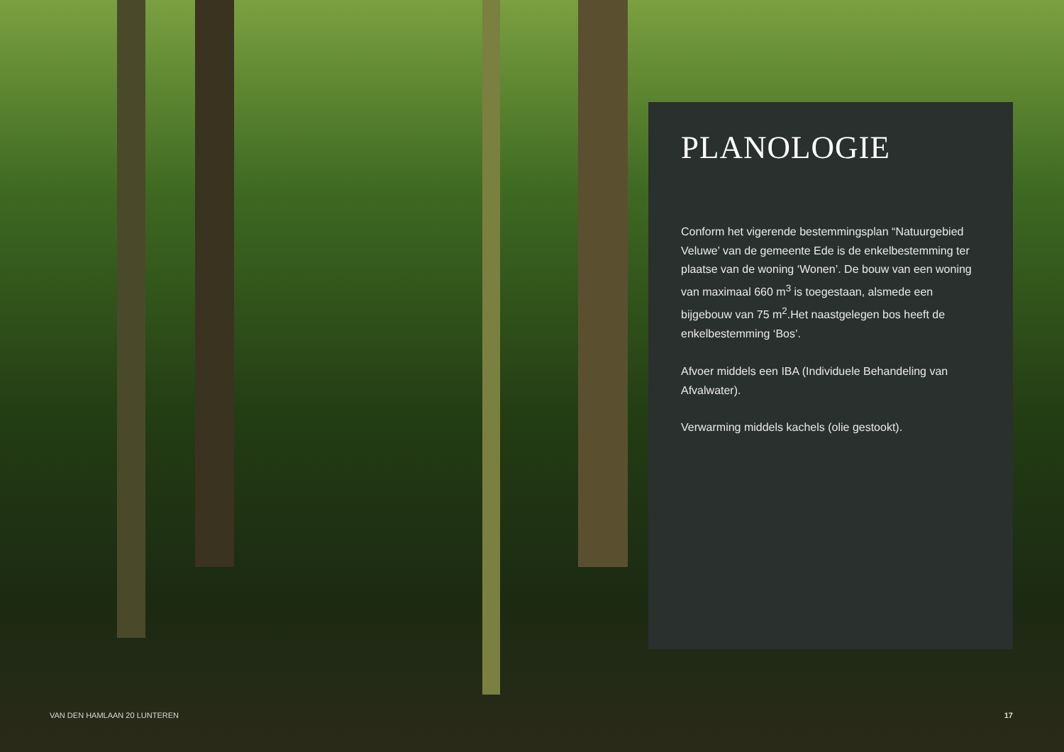PLANOLOGIE
Conform het vigerende bestemmingsplan “Natuurgebied Veluwe’ van de gemeente Ede is de enkelbestemming ter plaatse van de woning ‘Wonen’. De bouw van een woning van maximaal 660 m<sup>3</sup> is toegestaan, alsmede een bijgebouw van 75 m<sup>2</sup>.Het naastgelegen bos heeft de enkelbestemming ‘Bos’.
Afvoer middels een IBA (Individuele Behandeling van Afvalwater).
Verwarming middels kachels (olie gestookt).
VAN DEN HAMLAAN 20 LUNTEREN 17